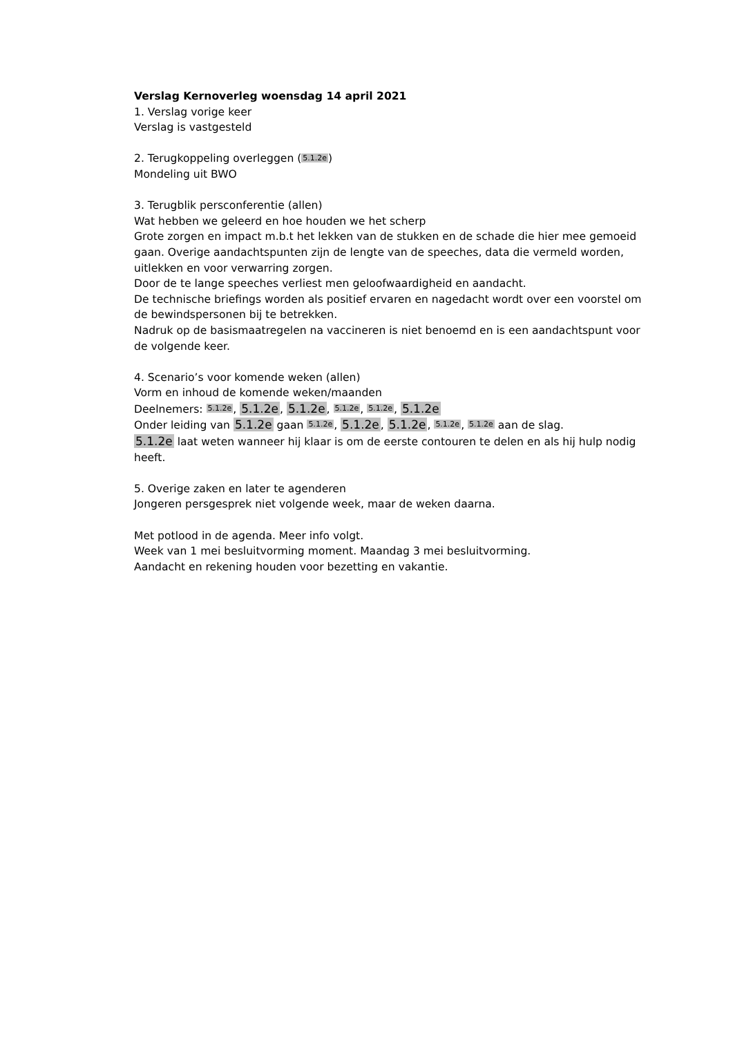Verslag Kernoverleg woensdag 14 april 2021
1. Verslag vorige keer
Verslag is vastgesteld
2. Terugkoppeling overleggen (5.1.2e)
Mondeling uit BWO
3. Terugblik persconferentie (allen)
Wat hebben we geleerd en hoe houden we het scherp
Grote zorgen en impact m.b.t het lekken van de stukken en de schade die hier mee gemoeid gaan. Overige aandachtspunten zijn de lengte van de speeches, data die vermeld worden, uitlekken en voor verwarring zorgen.
Door de te lange speeches verliest men geloofwaardigheid en aandacht.
De technische briefings worden als positief ervaren en nagedacht wordt over een voorstel om de bewindspersonen bij te betrekken.
Nadruk op de basismaatregelen na vaccineren is niet benoemd en is een aandachtspunt voor de volgende keer.
4. Scenario’s voor komende weken (allen)
Vorm en inhoud de komende weken/maanden
Deelnemers: 5.1.2e, 5.1.2e, 5.1.2e, 5.1.2e, 5.1.2e, 5.1.2e
Onder leiding van 5.1.2e gaan 5.1.2e, 5.1.2e, 5.1.2e, 5.1.2e, 5.1.2e aan de slag.
5.1.2e laat weten wanneer hij klaar is om de eerste contouren te delen en als hij hulp nodig heeft.
5. Overige zaken en later te agenderen
Jongeren persgesprek niet volgende week, maar de weken daarna.
Met potlood in de agenda. Meer info volgt.
Week van 1 mei besluitvorming moment. Maandag 3 mei besluitvorming.
Aandacht en rekening houden voor bezetting en vakantie.